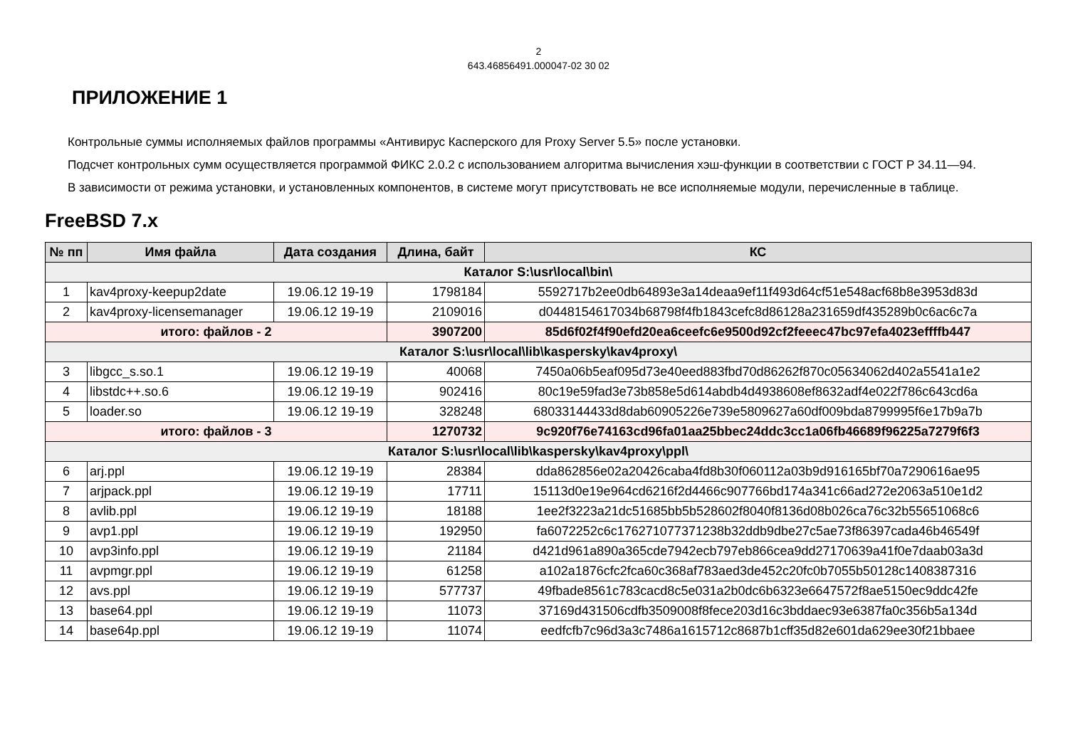2
643.46856491.000047-02 30 02
ПРИЛОЖЕНИЕ 1
Контрольные суммы исполняемых файлов программы «Антивирус Касперского для Proxy Server 5.5» после установки.
Подсчет контрольных сумм осуществляется программой ФИКС 2.0.2 с использованием алгоритма вычисления хэш-функции в соответствии с ГОСТ Р 34.11—94.
В зависимости от режима установки, и установленных компонентов, в системе могут присутствовать не все исполняемые модули, перечисленные в таблице.
FreeBSD 7.x
| № пп | Имя файла | Дата создания | Длина, байт | КС |
| --- | --- | --- | --- | --- |
| Каталог S:\usr\local\bin\ | | | | |
| 1 | kav4proxy-keepup2date | 19.06.12 19-19 | 1798184 | 5592717b2ee0db64893e3a14deaa9ef11f493d64cf51e548acf68b8e3953d83d |
| 2 | kav4proxy-licensemanager | 19.06.12 19-19 | 2109016 | d0448154617034b68798f4fb1843cefc8d86128a231659df435289b0c6ac6c7a |
| итого: файлов - 2 | | | 3907200 | 85d6f02f4f90efd20ea6ceefc6e9500d92cf2feeec47bc97efa4023effffb447 |
| Каталог S:\usr\local\lib\kaspersky\kav4proxy\ | | | | |
| 3 | libgcc_s.so.1 | 19.06.12 19-19 | 40068 | 7450a06b5eaf095d73e40eed883fbd70d86262f870c05634062d402a5541a1e2 |
| 4 | libstdc++.so.6 | 19.06.12 19-19 | 902416 | 80c19e59fad3e73b858e5d614abdb4d4938608ef8632adf4e022f786c643cd6a |
| 5 | loader.so | 19.06.12 19-19 | 328248 | 68033144433d8dab60905226e739e5809627a60df009bda8799995f6e17b9a7b |
| итого: файлов - 3 | | | 1270732 | 9c920f76e74163cd96fa01aa25bbec24ddc3cc1a06fb46689f96225a7279f6f3 |
| Каталог S:\usr\local\lib\kaspersky\kav4proxy\ppl\ | | | | |
| 6 | arj.ppl | 19.06.12 19-19 | 28384 | dda862856e02a20426caba4fd8b30f060112a03b9d916165bf70a7290616ae95 |
| 7 | arjpack.ppl | 19.06.12 19-19 | 17711 | 15113d0e19e964cd6216f2d4466c907766bd174a341c66ad272e2063a510e1d2 |
| 8 | avlib.ppl | 19.06.12 19-19 | 18188 | 1ee2f3223a21dc51685bb5b528602f8040f8136d08b026ca76c32b55651068c6 |
| 9 | avp1.ppl | 19.06.12 19-19 | 192950 | fa6072252c6c176271077371238b32ddb9dbe27c5ae73f86397cada46b46549f |
| 10 | avp3info.ppl | 19.06.12 19-19 | 21184 | d421d961a890a365cde7942ecb797eb866cea9dd27170639a41f0e7daab03a3d |
| 11 | avpmgr.ppl | 19.06.12 19-19 | 61258 | a102a1876cfc2fca60c368af783aed3de452c20fc0b7055b50128c1408387316 |
| 12 | avs.ppl | 19.06.12 19-19 | 577737 | 49fbade8561c783cacd8c5e031a2b0dc6b6323e6647572f8ae5150ec9ddc42fe |
| 13 | base64.ppl | 19.06.12 19-19 | 11073 | 37169d431506cdfb3509008f8fece203d16c3bddaec93e6387fa0c356b5a134d |
| 14 | base64p.ppl | 19.06.12 19-19 | 11074 | eedfcfb7c96d3a3c7486a1615712c8687b1cff35d82e601da629ee30f21bbaee |